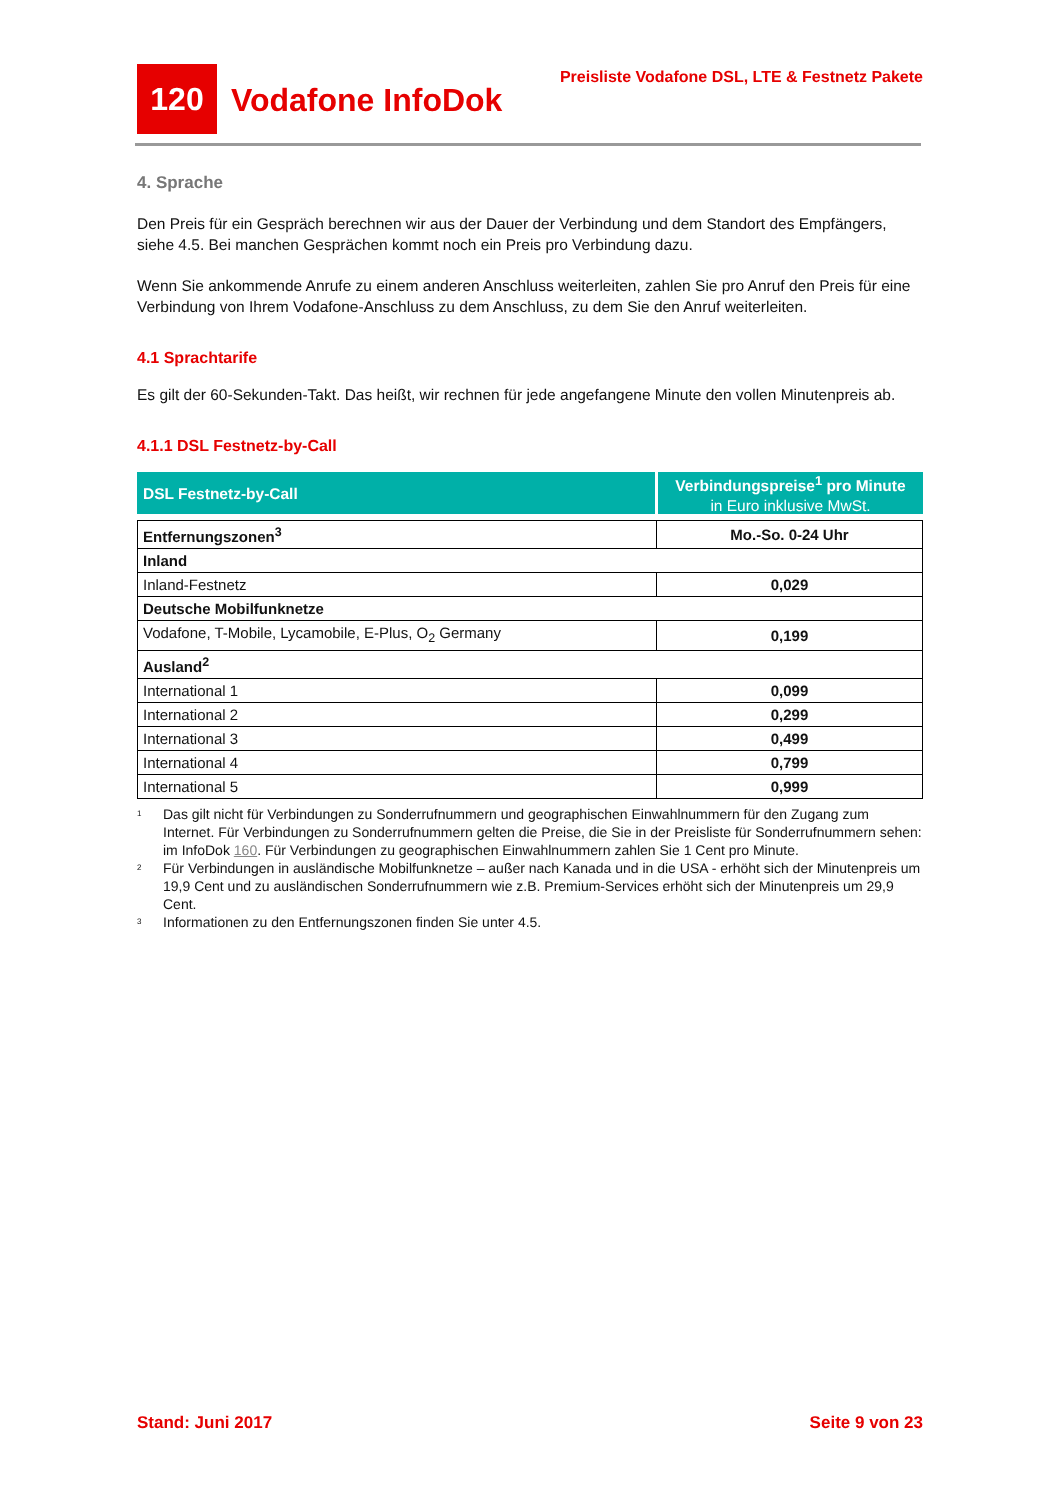120
Vodafone InfoDok
Preisliste Vodafone DSL, LTE & Festnetz Pakete
4. Sprache
Den Preis für ein Gespräch berechnen wir aus der Dauer der Verbindung und dem Standort des Empfängers, siehe 4.5. Bei manchen Gesprächen kommt noch ein Preis pro Verbindung dazu.
Wenn Sie ankommende Anrufe zu einem anderen Anschluss weiterleiten, zahlen Sie pro Anruf den Preis für eine Verbindung von Ihrem Vodafone-Anschluss zu dem Anschluss, zu dem Sie den Anruf weiterleiten.
4.1 Sprachtarife
Es gilt der 60-Sekunden-Takt. Das heißt, wir rechnen für jede angefangene Minute den vollen Minutenpreis ab.
4.1.1 DSL Festnetz-by-Call
DSL Festnetz-by-Call
Verbindungspreise<sup>1</sup> pro Minute
in Euro inklusive MwSt.
| Entfernungszonen<sup>3</sup> | Mo.-So. 0-24 Uhr |
| Inland | |
| Inland-Festnetz | 0,029 |
| Deutsche Mobilfunknetze | |
| Vodafone, T-Mobile, Lycamobile, E-Plus, O<sub>2</sub> Germany | 0,199 |
| Ausland<sup>2</sup> | |
| International 1 | 0,099 |
| International 2 | 0,299 |
| International 3 | 0,499 |
| International 4 | 0,799 |
| International 5 | 0,999 |
<sup>1</sup>
Das gilt nicht für Verbindungen zu Sonderrufnummern und geographischen Einwahlnummern für den Zugang zum Internet. Für Verbindungen zu Sonderrufnummern gelten die Preise, die Sie in der Preisliste für Sonderrufnummern sehen: im InfoDok 160. Für Verbindungen zu geographischen Einwahlnummern zahlen Sie 1 Cent pro Minute.
<sup>2</sup>
Für Verbindungen in ausländische Mobilfunknetze – außer nach Kanada und in die USA - erhöht sich der Minutenpreis um 19,9 Cent und zu ausländischen Sonderrufnummern wie z.B. Premium-Services erhöht sich der Minutenpreis um 29,9 Cent.
<sup>3</sup>
Informationen zu den Entfernungszonen finden Sie unter 4.5.
Stand: Juni 2017 Seite 9 von 23